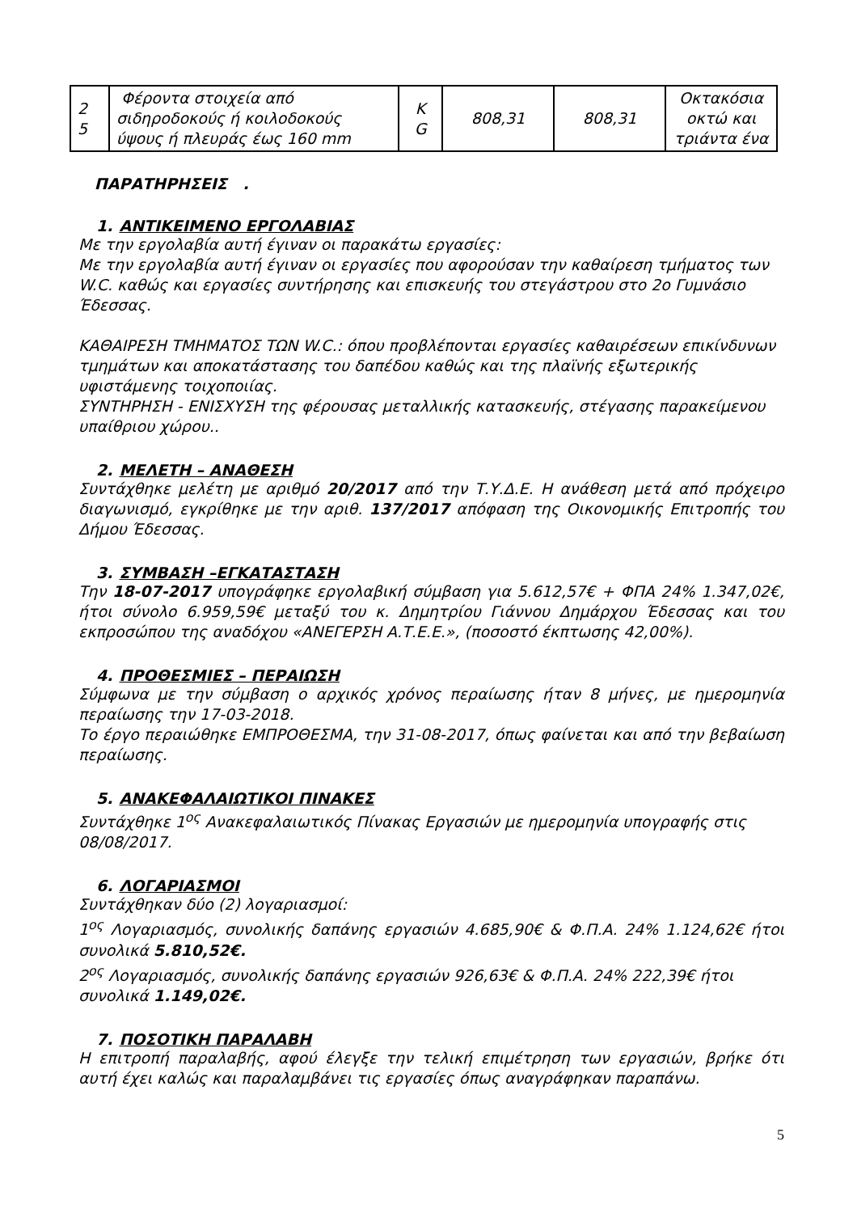| 2 5 | Φέροντα στοιχεία από σιδηροδοκούς ή κοιλοδοκούς ύψους ή πλευράς έως 160 mm | K G | 808,31 | 808,31 | Οκτακόσια οκτώ και τριάντα ένα |
ΠΑΡΑΤΗΡΗΣΕΙΣ .
1. ΑΝΤΙΚΕΙΜΕΝΟ ΕΡΓΟΛΑΒΙΑΣ
Με την εργολαβία αυτή έγιναν οι παρακάτω εργασίες:
Με την εργολαβία αυτή έγιναν οι εργασίες που αφορούσαν την καθαίρεση τμήματος των W.C. καθώς και εργασίες συντήρησης και επισκευής του στεγάστρου στο 2ο Γυμνάσιο Έδεσσας.
ΚΑΘΑΙΡΕΣΗ ΤΜΗΜΑΤΟΣ ΤΩΝ W.C.: όπου προβλέπονται εργασίες καθαιρέσεων επικίνδυνων τμημάτων και αποκατάστασης του δαπέδου καθώς και της πλαϊνής εξωτερικής υφιστάμενης τοιχοποιίας.
ΣΥΝΤΗΡΗΣΗ - ΕΝΙΣΧΥΣΗ της φέρουσας μεταλλικής κατασκευής, στέγασης παρακείμενου υπαίθριου χώρου..
2. ΜΕΛΕΤΗ – ΑΝΑΘΕΣΗ
Συντάχθηκε μελέτη με αριθμό 20/2017 από την Τ.Υ.Δ.Ε. Η ανάθεση μετά από πρόχειρο διαγωνισμό, εγκρίθηκε με την αριθ. 137/2017 απόφαση της Οικονομικής Επιτροπής του Δήμου Έδεσσας.
3. ΣΥΜΒΑΣΗ –ΕΓΚΑΤΑΣΤΑΣΗ
Την 18-07-2017 υπογράφηκε εργολαβική σύμβαση για 5.612,57€ + ΦΠΑ 24% 1.347,02€, ήτοι σύνολο 6.959,59€ μεταξύ του κ. Δημητρίου Γιάννου Δημάρχου Έδεσσας και του εκπροσώπου της αναδόχου «ΑΝΕΓΕΡΣΗ Α.Τ.Ε.Ε.», (ποσοστό έκπτωσης 42,00%).
4. ΠΡΟΘΕΣΜΙΕΣ – ΠΕΡΑΙΩΣΗ
Σύμφωνα με την σύμβαση ο αρχικός χρόνος περαίωσης ήταν 8 μήνες, με ημερομηνία περαίωσης την 17-03-2018.
Το έργο περαιώθηκε ΕΜΠΡΟΘΕΣΜΑ, την 31-08-2017, όπως φαίνεται και από την βεβαίωση περαίωσης.
5. ΑΝΑΚΕΦΑΛΑΙΩΤΙΚΟΙ ΠΙΝΑΚΕΣ
Συντάχθηκε 1<sup>ος</sup> Ανακεφαλαιωτικός Πίνακας Εργασιών με ημερομηνία υπογραφής στις 08/08/2017.
6. ΛΟΓΑΡΙΑΣΜΟΙ
Συντάχθηκαν δύο (2) λογαριασμοί:
1<sup>ος</sup> Λογαριασμός, συνολικής δαπάνης εργασιών 4.685,90€ & Φ.Π.Α. 24% 1.124,62€ ήτοι συνολικά 5.810,52€.
2<sup>ος</sup> Λογαριασμός, συνολικής δαπάνης εργασιών 926,63€ & Φ.Π.Α. 24% 222,39€ ήτοι συνολικά 1.149,02€.
7. ΠΟΣΟΤΙΚΗ ΠΑΡΑΛΑΒΗ
Η επιτροπή παραλαβής, αφού έλεγξε την τελική επιμέτρηση των εργασιών, βρήκε ότι αυτή έχει καλώς και παραλαμβάνει τις εργασίες όπως αναγράφηκαν παραπάνω.
5